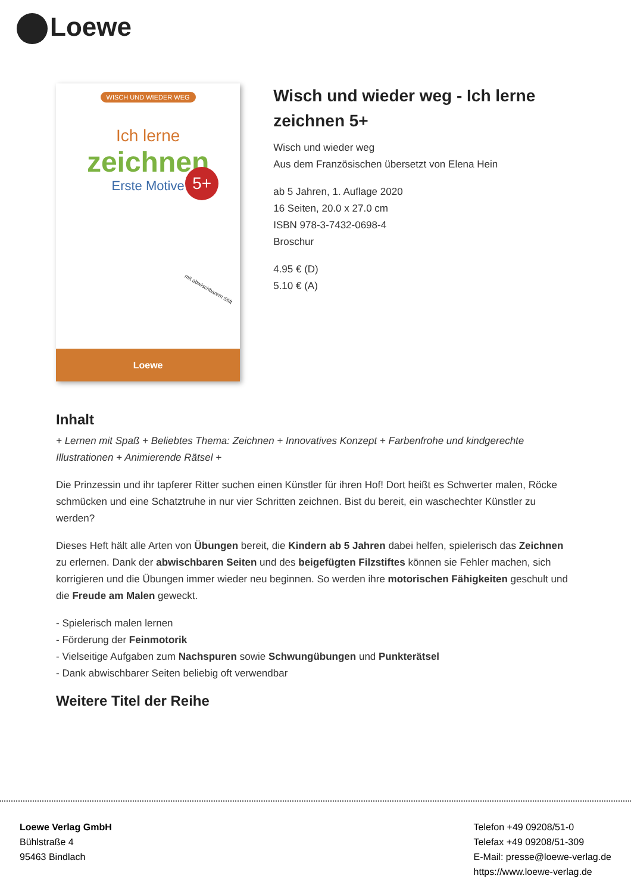Loewe
WISCH UND WIEDER WEG
Ich lerne
zeichnen
Erste Motive
5+
mit abwischbarem Stift
Loewe
Wisch und wieder weg - Ich lerne zeichnen 5+
Wisch und wieder weg
Aus dem Französischen übersetzt von Elena Hein
ab 5 Jahren, 1. Auflage 2020
16 Seiten, 20.0 x 27.0 cm
ISBN 978-3-7432-0698-4
Broschur
4.95 € (D)
5.10 € (A)
Inhalt
+ Lernen mit Spaß + Beliebtes Thema: Zeichnen + Innovatives Konzept + Farbenfrohe und kindgerechte Illustrationen + Animierende Rätsel +
Die Prinzessin und ihr tapferer Ritter suchen einen Künstler für ihren Hof! Dort heißt es Schwerter malen, Röcke schmücken und eine Schatztruhe in nur vier Schritten zeichnen. Bist du bereit, ein waschechter Künstler zu werden?
Dieses Heft hält alle Arten von Übungen bereit, die Kindern ab 5 Jahren dabei helfen, spielerisch das Zeichnen zu erlernen. Dank der abwischbaren Seiten und des beigefügten Filzstiftes können sie Fehler machen, sich korrigieren und die Übungen immer wieder neu beginnen. So werden ihre motorischen Fähigkeiten geschult und die Freude am Malen geweckt.
- Spielerisch malen lernen
- Förderung der Feinmotorik
- Vielseitige Aufgaben zum Nachspuren sowie Schwungübungen und Punkterätsel
- Dank abwischbarer Seiten beliebig oft verwendbar
Weitere Titel der Reihe
Loewe Verlag GmbH
Bühlstraße 4
95463 Bindlach
Telefon +49 09208/51-0
Telefax +49 09208/51-309
E-Mail: presse@loewe-verlag.de
https://www.loewe-verlag.de